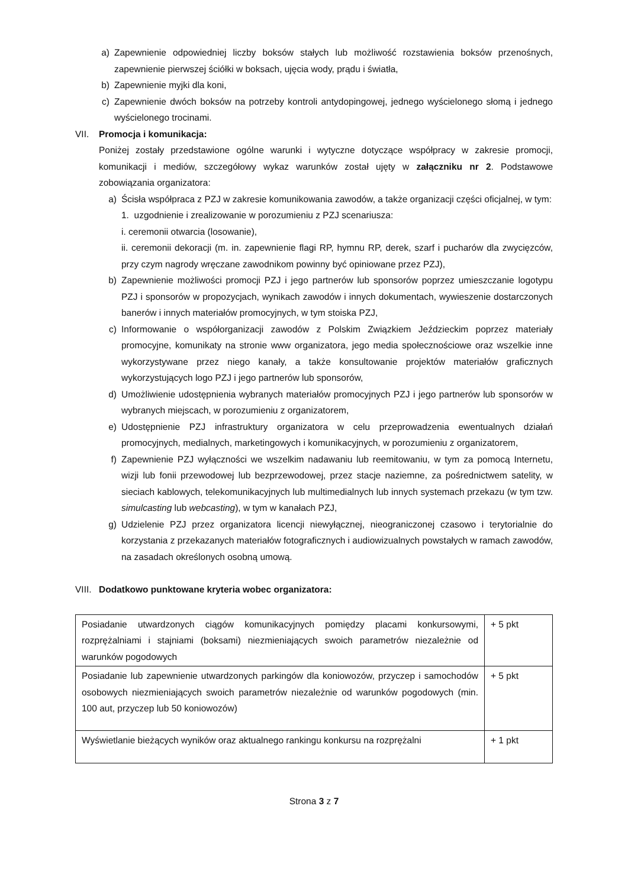a) Zapewnienie odpowiedniej liczby boksów stałych lub możliwość rozstawienia boksów przenośnych, zapewnienie pierwszej ściółki w boksach, ujęcia wody, prądu i światła,
b) Zapewnienie myjki dla koni,
c) Zapewnienie dwóch boksów na potrzeby kontroli antydopingowej, jednego wyścielonego słomą i jednego wyścielonego trocinami.
VII. Promocja i komunikacja:
Poniżej zostały przedstawione ogólne warunki i wytyczne dotyczące współpracy w zakresie promocji, komunikacji i mediów, szczegółowy wykaz warunków został ujęty w załączniku nr 2. Podstawowe zobowiązania organizatora:
a) Ścisła współpraca z PZJ w zakresie komunikowania zawodów, a także organizacji części oficjalnej, w tym:
1. uzgodnienie i zrealizowanie w porozumieniu z PZJ scenariusza:
i. ceremonii otwarcia (losowanie),
ii. ceremonii dekoracji (m. in. zapewnienie flagi RP, hymnu RP, derek, szarf i pucharów dla zwycięzców, przy czym nagrody wręczane zawodnikom powinny być opiniowane przez PZJ),
b) Zapewnienie możliwości promocji PZJ i jego partnerów lub sponsorów poprzez umieszczanie logotypu PZJ i sponsorów w propozycjach, wynikach zawodów i innych dokumentach, wywieszenie dostarczonych banerów i innych materiałów promocyjnych, w tym stoiska PZJ,
c) Informowanie o współorganizacji zawodów z Polskim Związkiem Jeździeckim poprzez materiały promocyjne, komunikaty na stronie www organizatora, jego media społecznościowe oraz wszelkie inne wykorzystywane przez niego kanały, a także konsultowanie projektów materiałów graficznych wykorzystujących logo PZJ i jego partnerów lub sponsorów,
d) Umożliwienie udostępnienia wybranych materiałów promocyjnych PZJ i jego partnerów lub sponsorów w wybranych miejscach, w porozumieniu z organizatorem,
e) Udostępnienie PZJ infrastruktury organizatora w celu przeprowadzenia ewentualnych działań promocyjnych, medialnych, marketingowych i komunikacyjnych, w porozumieniu z organizatorem,
f) Zapewnienie PZJ wyłączności we wszelkim nadawaniu lub reemitowaniu, w tym za pomocą Internetu, wizji lub fonii przewodowej lub bezprzewodowej, przez stacje naziemne, za pośrednictwem satelity, w sieciach kablowych, telekomunikacyjnych lub multimedialnych lub innych systemach przekazu (w tym tzw. simulcasting lub webcasting), w tym w kanałach PZJ,
g) Udzielenie PZJ przez organizatora licencji niewyłącznej, nieograniczonej czasowo i terytorialnie do korzystania z przekazanych materiałów fotograficznych i audiowizualnych powstałych w ramach zawodów, na zasadach określonych osobną umową.
VIII. Dodatkowo punktowane kryteria wobec organizatora:
| Posiadanie utwardzonych ciągów komunikacyjnych pomiędzy placami konkursowymi, rozprężalniami i stajniami (boksami) niezmieniających swoich parametrów niezależnie od warunków pogodowych | + 5 pkt |
| Posiadanie lub zapewnienie utwardzonych parkingów dla koniowozów, przyczep i samochodów osobowych niezmieniających swoich parametrów niezależnie od warunków pogodowych (min. 100 aut, przyczep lub 50 koniowozów) | + 5 pkt |
| Wyświetlanie bieżących wyników oraz aktualnego rankingu konkursu na rozprężalni | + 1 pkt |
Strona 3 z 7